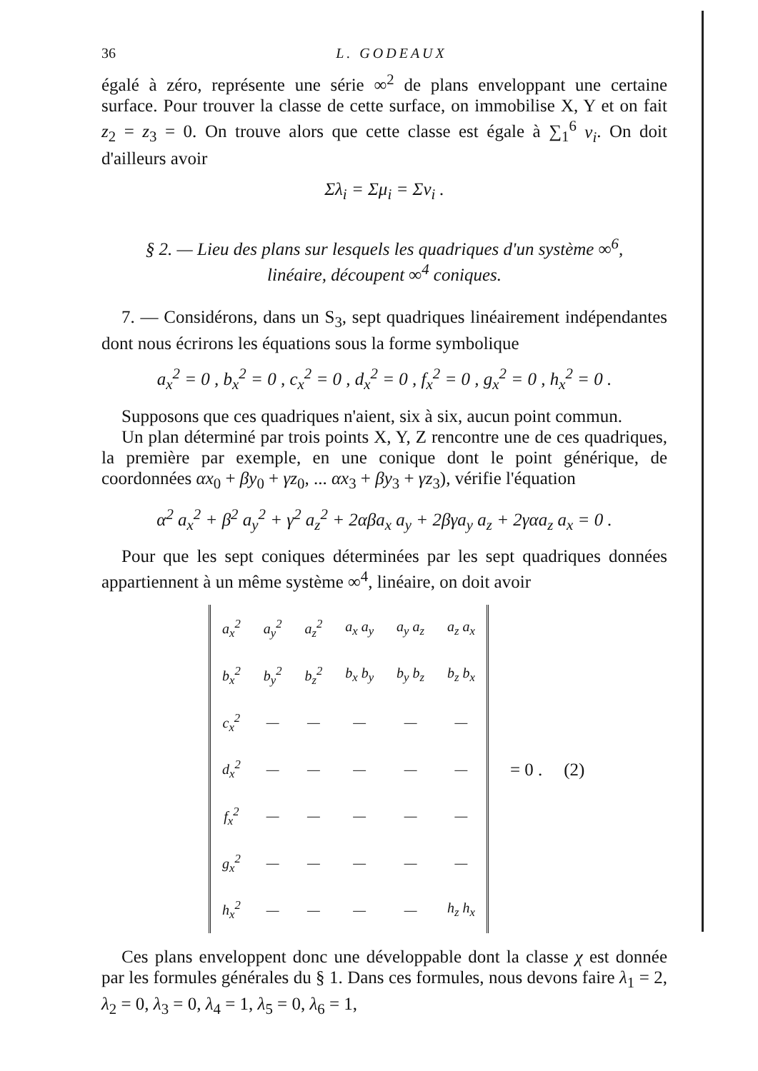36 L. GODEAUX
égalé à zéro, représente une série ∞<sup>2</sup> de plans enveloppant une certaine surface. Pour trouver la classe de cette surface, on immobilise X, Y et on fait z<sub>2</sub> = z<sub>3</sub> = 0. On trouve alors que cette classe est égale à ∑<sub>1</sub><sup>6</sup> ν<sub>i</sub>. On doit d'ailleurs avoir
Σλ<sub>i</sub> = Σμ<sub>i</sub> = Σν<sub>i</sub> .
§ 2. — Lieu des plans sur lesquels les quadriques d'un système ∞<sup>6</sup>,
linéaire, découpent ∞<sup>4</sup> coniques.
7. — Considérons, dans un S<sub>3</sub>, sept quadriques linéairement indépendantes dont nous écrirons les équations sous la forme symbolique
a<sub>x</sub><sup>2</sup> = 0 , b<sub>x</sub><sup>2</sup> = 0 , c<sub>x</sub><sup>2</sup> = 0 , d<sub>x</sub><sup>2</sup> = 0 , f<sub>x</sub><sup>2</sup> = 0 , g<sub>x</sub><sup>2</sup> = 0 , h<sub>x</sub><sup>2</sup> = 0 .
Supposons que ces quadriques n'aient, six à six, aucun point commun.
Un plan déterminé par trois points X, Y, Z rencontre une de ces quadriques, la première par exemple, en une conique dont le point générique, de coordonnées αx<sub>0</sub> + βy<sub>0</sub> + γz<sub>0</sub>, ... αx<sub>3</sub> + βy<sub>3</sub> + γz<sub>3</sub>), vérifie l'équation
α<sup>2</sup> a<sub>x</sub><sup>2</sup> + β<sup>2</sup> a<sub>y</sub><sup>2</sup> + γ<sup>2</sup> a<sub>z</sub><sup>2</sup> + 2αβa<sub>x</sub> a<sub>y</sub> + 2βγa<sub>y</sub> a<sub>z</sub> + 2γαa<sub>z</sub> a<sub>x</sub> = 0 .
Pour que les sept coniques déterminées par les sept quadriques données appartiennent à un même système ∞<sup>4</sup>, linéaire, on doit avoir
| a<sub>x</sub><sup>2</sup> | a<sub>y</sub><sup>2</sup> | a<sub>z</sub><sup>2</sup> | a<sub>x</sub> a<sub>y</sub> | a<sub>y</sub> a<sub>z</sub> | a<sub>z</sub> a<sub>x</sub> |
| b<sub>x</sub><sup>2</sup> | b<sub>y</sub><sup>2</sup> | b<sub>z</sub><sup>2</sup> | b<sub>x</sub> b<sub>y</sub> | b<sub>y</sub> b<sub>z</sub> | b<sub>z</sub> b<sub>x</sub> |
| c<sub>x</sub><sup>2</sup> | — | — | — | — | — |
| d<sub>x</sub><sup>2</sup> | — | — | — | — | — |
| f<sub>x</sub><sup>2</sup> | — | — | — | — | — |
| g<sub>x</sub><sup>2</sup> | — | — | — | — | — |
| h<sub>x</sub><sup>2</sup> | — | — | — | — | h<sub>z</sub> h<sub>x</sub> |
= 0 . (2)
Ces plans enveloppent donc une développable dont la classe χ est donnée par les formules générales du § 1. Dans ces formules, nous devons faire λ<sub>1</sub> = 2, λ<sub>2</sub> = 0, λ<sub>3</sub> = 0, λ<sub>4</sub> = 1, λ<sub>5</sub> = 0, λ<sub>6</sub> = 1,